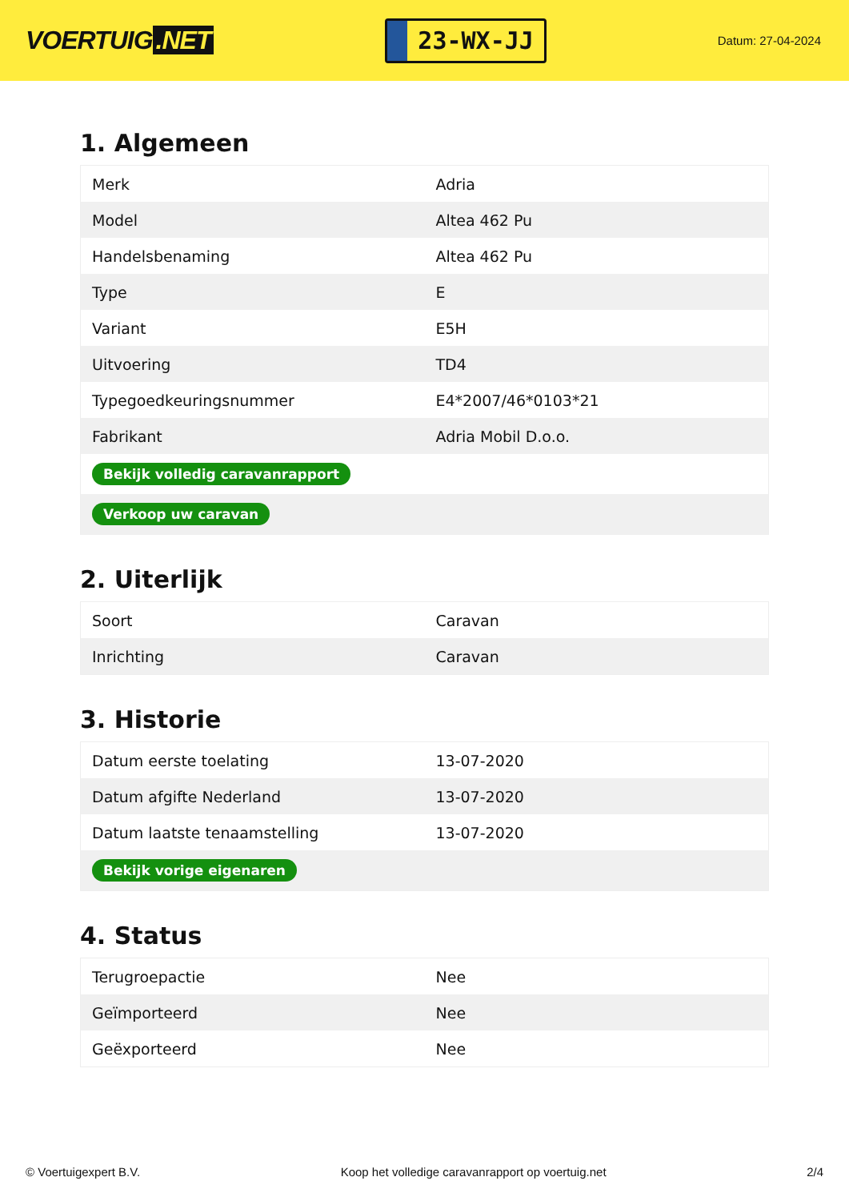VOERTUIG.NET
23-WX-JJ
Datum: 27-04-2024
1. Algemeen
| Merk | Adria |
| Model | Altea 462 Pu |
| Handelsbenaming | Altea 462 Pu |
| Type | E |
| Variant | E5H |
| Uitvoering | TD4 |
| Typegoedkeuringsnummer | E4*2007/46*0103*21 |
| Fabrikant | Adria Mobil D.o.o. |
| Bekijk volledig caravanrapport | |
| Verkoop uw caravan | |
2. Uiterlijk
| Soort | Caravan |
| Inrichting | Caravan |
3. Historie
| Datum eerste toelating | 13-07-2020 |
| Datum afgifte Nederland | 13-07-2020 |
| Datum laatste tenaamstelling | 13-07-2020 |
| Bekijk vorige eigenaren | |
4. Status
| Terugroepactie | Nee |
| Geïmporteerd | Nee |
| Geëxporteerd | Nee |
© Voertuigexpert B.V. Koop het volledige caravanrapport op voertuig.net 2/4